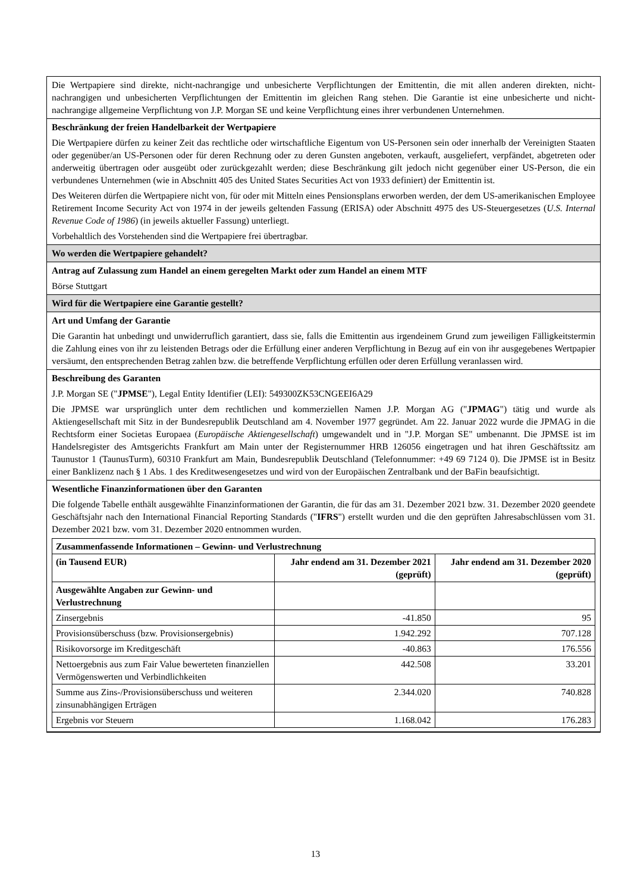Die Wertpapiere sind direkte, nicht-nachrangige und unbesicherte Verpflichtungen der Emittentin, die mit allen anderen direkten, nicht-nachrangigen und unbesicherten Verpflichtungen der Emittentin im gleichen Rang stehen. Die Garantie ist eine unbesicherte und nicht-nachrangige allgemeine Verpflichtung von J.P. Morgan SE und keine Verpflichtung eines ihrer verbundenen Unternehmen.
Beschränkung der freien Handelbarkeit der Wertpapiere
Die Wertpapiere dürfen zu keiner Zeit das rechtliche oder wirtschaftliche Eigentum von US-Personen sein oder innerhalb der Vereinigten Staaten oder gegenüber/an US-Personen oder für deren Rechnung oder zu deren Gunsten angeboten, verkauft, ausgeliefert, verpfändet, abgetreten oder anderweitig übertragen oder ausgeübt oder zurückgezahlt werden; diese Beschränkung gilt jedoch nicht gegenüber einer US-Person, die ein verbundenes Unternehmen (wie in Abschnitt 405 des United States Securities Act von 1933 definiert) der Emittentin ist.
Des Weiteren dürfen die Wertpapiere nicht von, für oder mit Mitteln eines Pensionsplans erworben werden, der dem US-amerikanischen Employee Retirement Income Security Act von 1974 in der jeweils geltenden Fassung (ERISA) oder Abschnitt 4975 des US-Steuergesetzes (U.S. Internal Revenue Code of 1986) (in jeweils aktueller Fassung) unterliegt.
Vorbehaltlich des Vorstehenden sind die Wertpapiere frei übertragbar.
Wo werden die Wertpapiere gehandelt?
Antrag auf Zulassung zum Handel an einem geregelten Markt oder zum Handel an einem MTF
Börse Stuttgart
Wird für die Wertpapiere eine Garantie gestellt?
Art und Umfang der Garantie
Die Garantin hat unbedingt und unwiderruflich garantiert, dass sie, falls die Emittentin aus irgendeinem Grund zum jeweiligen Fälligkeitstermin die Zahlung eines von ihr zu leistenden Betrags oder die Erfüllung einer anderen Verpflichtung in Bezug auf ein von ihr ausgegebenes Wertpapier versäumt, den entsprechenden Betrag zahlen bzw. die betreffende Verpflichtung erfüllen oder deren Erfüllung veranlassen wird.
Beschreibung des Garanten
J.P. Morgan SE ("JPMSE"), Legal Entity Identifier (LEI): 549300ZK53CNGEEI6A29
Die JPMSE war ursprünglich unter dem rechtlichen und kommerziellen Namen J.P. Morgan AG ("JPMAG") tätig und wurde als Aktiengesellschaft mit Sitz in der Bundesrepublik Deutschland am 4. November 1977 gegründet. Am 22. Januar 2022 wurde die JPMAG in die Rechtsform einer Societas Europaea (Europäische Aktiengesellschaft) umgewandelt und in "J.P. Morgan SE" umbenannt. Die JPMSE ist im Handelsregister des Amtsgerichts Frankfurt am Main unter der Registernummer HRB 126056 eingetragen und hat ihren Geschäftssitz am Taunustor 1 (TaunusTurm), 60310 Frankfurt am Main, Bundesrepublik Deutschland (Telefonnummer: +49 69 7124 0). Die JPMSE ist in Besitz einer Banklizenz nach § 1 Abs. 1 des Kreditwesengesetzes und wird von der Europäischen Zentralbank und der BaFin beaufsichtigt.
Wesentliche Finanzinformationen über den Garanten
Die folgende Tabelle enthält ausgewählte Finanzinformationen der Garantin, die für das am 31. Dezember 2021 bzw. 31. Dezember 2020 geendete Geschäftsjahr nach den International Financial Reporting Standards ("IFRS") erstellt wurden und die den geprüften Jahresabschlüssen vom 31. Dezember 2021 bzw. vom 31. Dezember 2020 entnommen wurden.
| Zusammenfassende Informationen – Gewinn- und Verlustrechnung | | |
| --- | --- | --- |
| (in Tausend EUR) | Jahr endend am 31. Dezember 2021 (geprüft) | Jahr endend am 31. Dezember 2020 (geprüft) |
| Ausgewählte Angaben zur Gewinn- und Verlustrechnung | | |
| Zinsergebnis | -41.850 | 95 |
| Provisionsüberschuss (bzw. Provisionsergebnis) | 1.942.292 | 707.128 |
| Risikovorsorge im Kreditgeschäft | -40.863 | 176.556 |
| Nettoergebnis aus zum Fair Value bewerteten finanziellen Vermögenswerten und Verbindlichkeiten | 442.508 | 33.201 |
| Summe aus Zins-/Provisionsüberschuss und weiteren zinsunabhängigen Erträgen | 2.344.020 | 740.828 |
| Ergebnis vor Steuern | 1.168.042 | 176.283 |
13